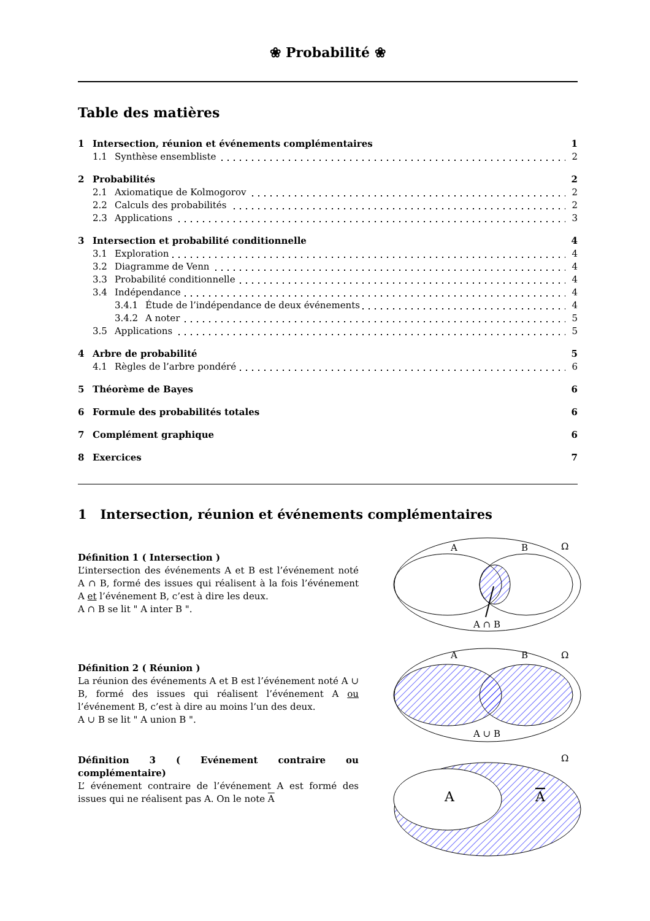❀ Probabilité ❀
Table des matières
1 Intersection, réunion et événements complémentaires 1
1.1 Synthèse ensembliste 2
2 Probabilités 2
2.1 Axiomatique de Kolmogorov 2
2.2 Calculs des probabilités 2
2.3 Applications 3
3 Intersection et probabilité conditionnelle 4
3.1 Exploration 4
3.2 Diagramme de Venn 4
3.3 Probabilité conditionnelle 4
3.4 Indépendance 4
3.4.1 Étude de l’indépendance de deux événements 4
3.4.2 A noter 5
3.5 Applications 5
4 Arbre de probabilité 5
4.1 Règles de l’arbre pondéré 6
5 Théorème de Bayes 6
6 Formule des probabilités totales 6
7 Complément graphique 6
8 Exercices 7
1 Intersection, réunion et événements complémentaires
Définition 1 ( Intersection )
L’intersection des événements A et B est l’événement noté A ∩ B, formé des issues qui réalisent à la fois l’événement A et l’événement B, c’est à dire les deux.
A ∩ B se lit " A inter B ".
Définition 2 ( Réunion )
La réunion des événements A et B est l’événement noté A ∪ B, formé des issues qui réalisent l’événement A ou l’événement B, c’est à dire au moins l’un des deux.
A ∪ B se lit " A union B ".
Définition 3 ( Evénement contraire ou complémentaire)
L’ événement contraire de l’événement A est formé des issues qui ne réalisent pas A. On le note A
A
B
Ω
A ∩ B
A
B
Ω
A ∪ B
A
A
Ω